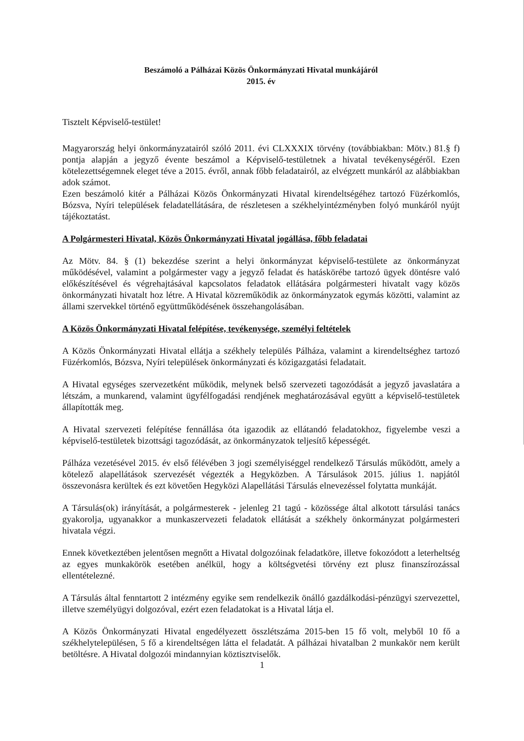Beszámoló a Pálházai Közös Önkormányzati Hivatal munkájáról
2015. év
Tisztelt Képviselő-testület!
Magyarország helyi önkormányzatairól szóló 2011. évi CLXXXIX törvény (továbbiakban: Mötv.) 81.§ f) pontja alapján a jegyző évente beszámol a Képviselő-testületnek a hivatal tevékenységéről. Ezen kötelezettségemnek eleget téve a 2015. évről, annak főbb feladatairól, az elvégzett munkáról az alábbiakban adok számot.
Ezen beszámoló kitér a Pálházai Közös Önkormányzati Hivatal kirendeltségéhez tartozó Füzérkomlós, Bózsva, Nyíri települések feladatellátására, de részletesen a székhelyintézményben folyó munkáról nyújt tájékoztatást.
A Polgármesteri Hivatal, Közös Önkormányzati Hivatal jogállása, főbb feladatai
Az Mötv. 84. § (1) bekezdése szerint a helyi önkormányzat képviselő-testülete az önkormányzat működésével, valamint a polgármester vagy a jegyző feladat és hatáskörébe tartozó ügyek döntésre való előkészítésével és végrehajtásával kapcsolatos feladatok ellátására polgármesteri hivatalt vagy közös önkormányzati hivatalt hoz létre. A Hivatal közreműködik az önkormányzatok egymás közötti, valamint az állami szervekkel történő együttműködésének összehangolásában.
A Közös Önkormányzati Hivatal felépítése, tevékenysége, személyi feltételek
A Közös Önkormányzati Hivatal ellátja a székhely település Pálháza, valamint a kirendeltséghez tartozó Füzérkomlós, Bózsva, Nyíri települések önkormányzati és közigazgatási feladatait.
A Hivatal egységes szervezetként működik, melynek belső szervezeti tagozódását a jegyző javaslatára a létszám, a munkarend, valamint ügyfélfogadási rendjének meghatározásával együtt a képviselő-testületek állapították meg.
A Hivatal szervezeti felépítése fennállása óta igazodik az ellátandó feladatokhoz, figyelembe veszi a képviselő-testületek bizottsági tagozódását, az önkormányzatok teljesítő képességét.
Pálháza vezetésével 2015. év első félévében 3 jogi személyiséggel rendelkező Társulás működött, amely a kötelező alapellátások szervezését végezték a Hegyközben. A Társulások 2015. július 1. napjától összevonásra kerültek és ezt követően Hegyközi Alapellátási Társulás elnevezéssel folytatta munkáját.
A Társulás(ok) irányítását, a polgármesterek - jelenleg 21 tagú - közössége által alkotott társulási tanács gyakorolja, ugyanakkor a munkaszervezeti feladatok ellátását a székhely önkormányzat polgármesteri hivatala végzi.
Ennek következtében jelentősen megnőtt a Hivatal dolgozóinak feladatköre, illetve fokozódott a leterheltség az egyes munkakörök esetében anélkül, hogy a költségvetési törvény ezt plusz finanszírozással ellentételezné.
A Társulás által fenntartott 2 intézmény egyike sem rendelkezik önálló gazdálkodási-pénzügyi szervezettel, illetve személyügyi dolgozóval, ezért ezen feladatokat is a Hivatal látja el.
A Közös Önkormányzati Hivatal engedélyezett összlétszáma 2015-ben 15 fő volt, melyből 10 fő a székhelytelepülésen, 5 fő a kirendeltségen látta el feladatát. A pálházai hivatalban 2 munkakör nem került betöltésre. A Hivatal dolgozói mindannyian köztisztviselők.
1